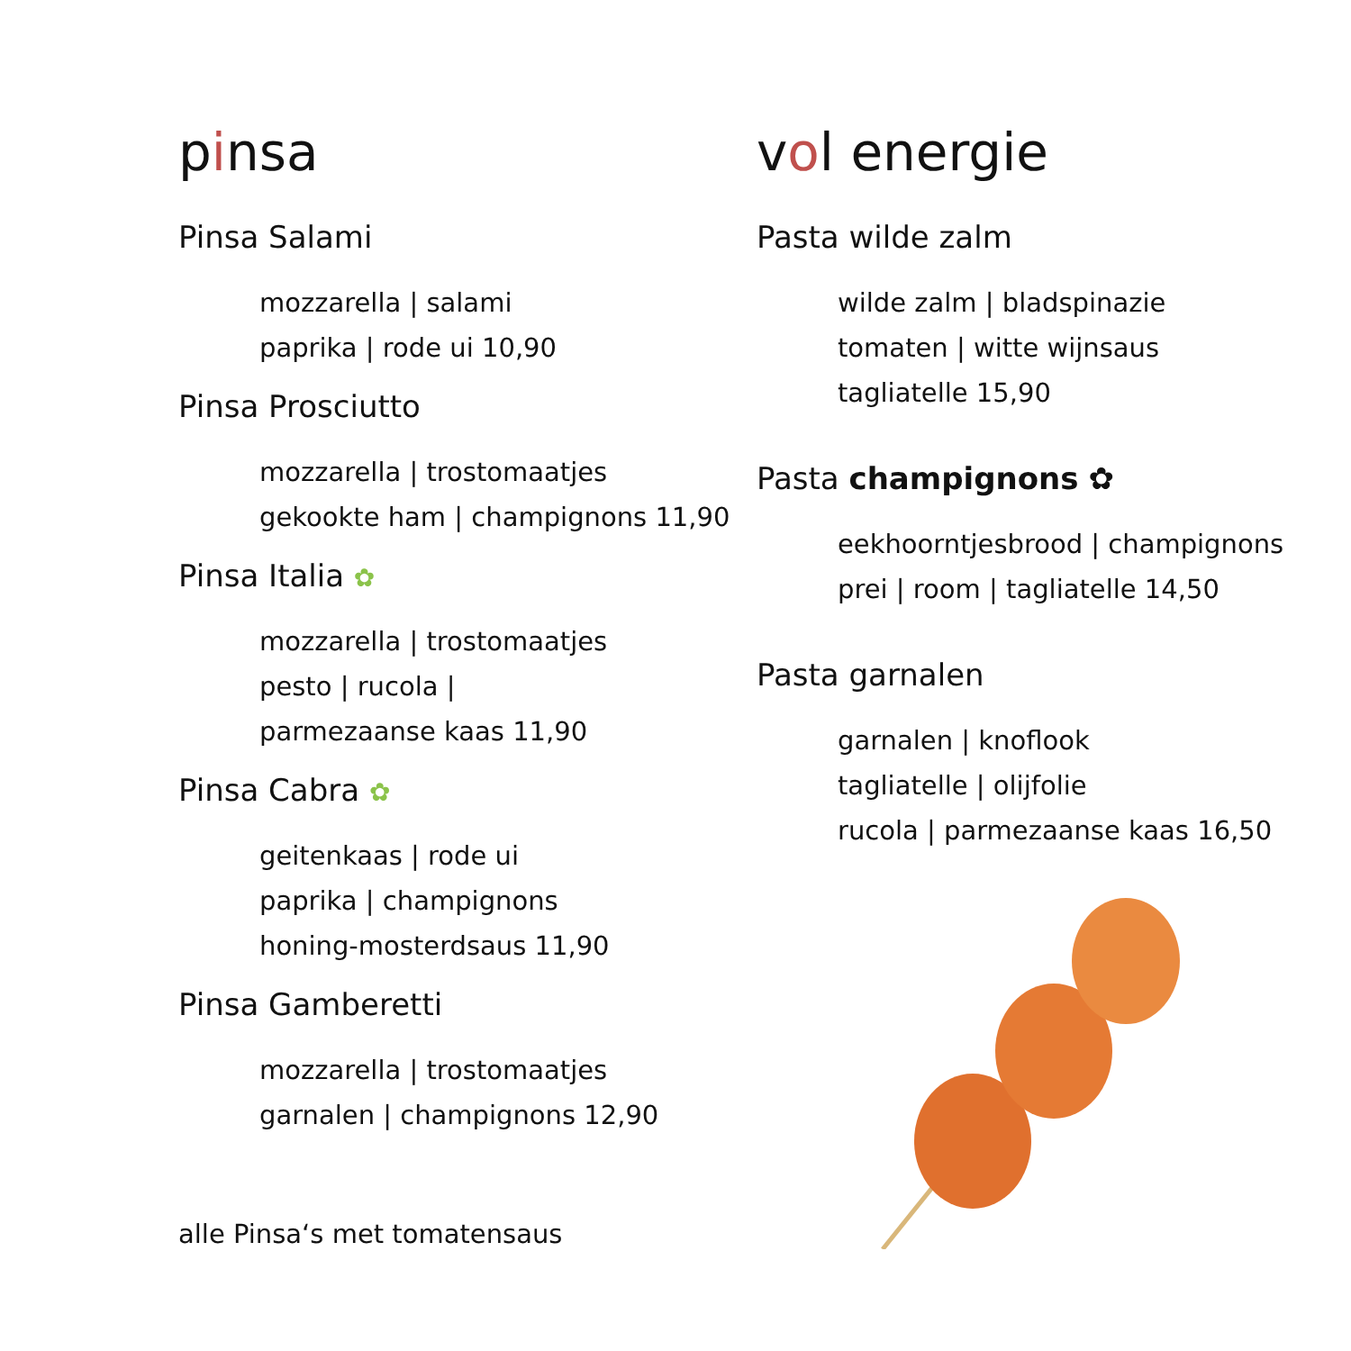pinsa
Pinsa Salami
mozzarella | salami
paprika | rode ui 10,90
Pinsa Prosciutto
mozzarella | trostomaatjes
gekookte ham | champignons 11,90
Pinsa Italia ✿
mozzarella | trostomaatjes
pesto | rucola |
parmezaanse kaas 11,90
Pinsa Cabra ✿
geitenkaas | rode ui
paprika | champignons
honing-mosterdsaus 11,90
Pinsa Gamberetti
mozzarella | trostomaatjes
garnalen | champignons 12,90
alle Pinsa‘s met tomatensaus
vol energie
Pasta wilde zalm
wilde zalm | bladspinazie
tomaten | witte wijnsaus
tagliatelle 15,90
Pasta champignons ✿
eekhoorntjesbrood | champignons
prei | room | tagliatelle 14,50
Pasta garnalen
garnalen | knoflook
tagliatelle | olijfolie
rucola | parmezaanse kaas 16,50